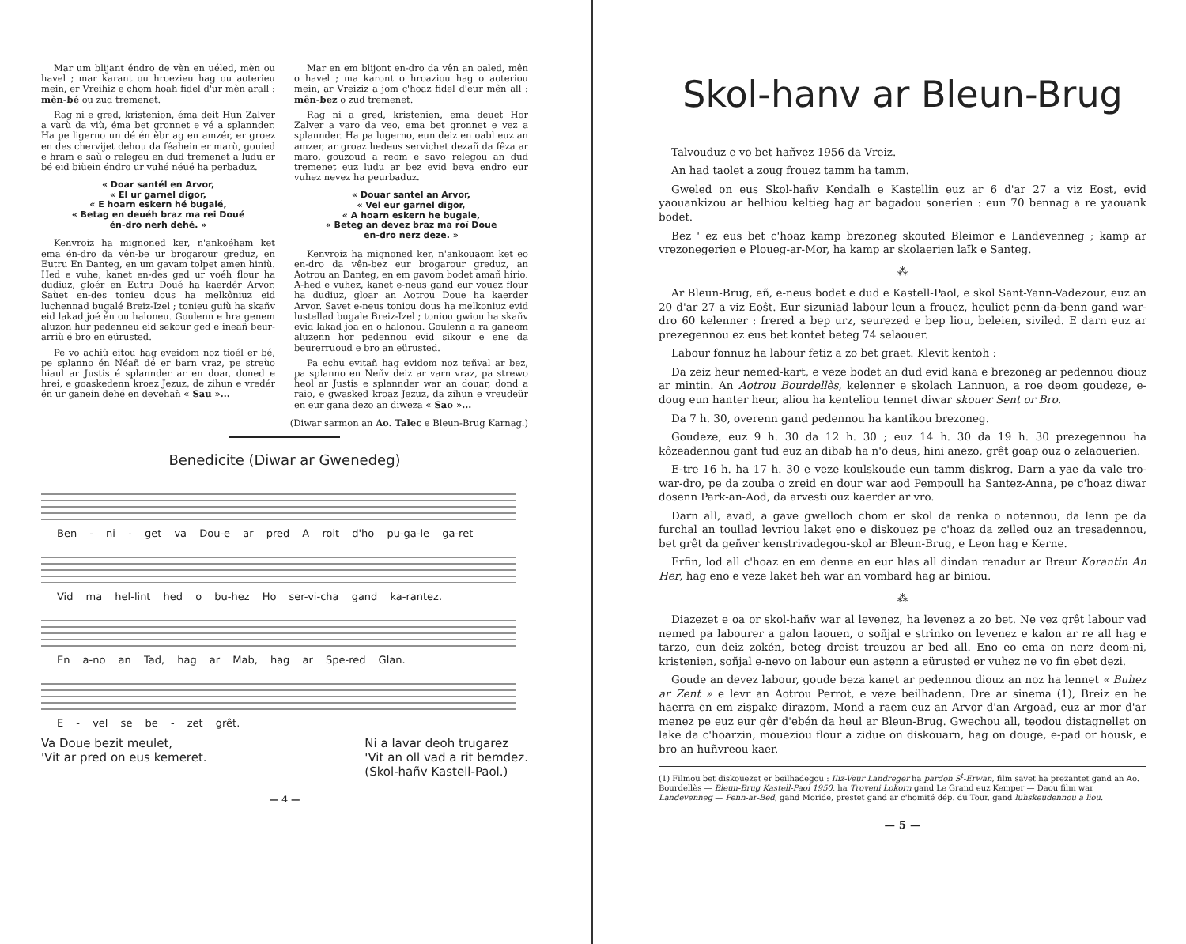Mar um blijant éndro de vèn en uéled, mèn ou havel ; mar karant ou hroezieu hag ou aoterieu mein, er Vreihiz e chom hoah fidel d'ur mèn arall : mèn-bé ou zud tremenet.
Rag ni e gred, kristenion, éma deit Hun Zalver a varù da viù, éma bet gronnet e vé a splannder. Ha pe ligerno un dé én èbr ag en amzér, er groez en des chervijet dehou da féahein er marù, gouied e hram e saù o relegeu en dud tremenet a ludu er bé eid biùein éndro ur vuhé néué ha perbaduz.
« Doar santél en Arvor,
« El ur garnel digor,
« E hoarn eskern hé bugalé,
« Betag en deuéh braz ma rei Doué
én-dro nerh dehé. »
Kenvroiz ha mignoned ker, n'ankoéham ket ema én-dro da vên-be ur brogarour greduz, en Eutru En Danteg, en um gavam tolpet amen hiniù. Hed e vuhe, kanet en-des ged ur voéh flour ha dudiuz, gloér en Eutru Doué ha kaerdér Arvor. Saùet en-des tonieu dous ha melkôniuz eid luchennad bugalé Breiz-Izel ; tonieu guiù ha skañv eid lakad joé én ou haloneu. Goulenn e hra genem aluzon hur pedenneu eid sekour ged e ineañ beur-arriù é bro en eürusted.
Pe vo achiù eitou hag eveidom noz tioél er bé, pe splanno én Néañ dé er barn vraz, pe streùo hiaul ar Justis é splannder ar en doar, doned e hrei, e goaskedenn kroez Jezuz, de zihun e vredér én ur ganein dehé en devehañ « Sau »...
Mar en em blijont en-dro da vên an oaled, mên o havel ; ma karont o hroaziou hag o aoteriou mein, ar Vreiziz a jom c'hoaz fidel d'eur mên all : mên-bez o zud tremenet.
Rag ni a gred, kristenien, ema deuet Hor Zalver a varo da veo, ema bet gronnet e vez a splannder. Ha pa lugerno, eun deiz en oabl euz an amzer, ar groaz hedeus servichet dezañ da fêza ar maro, gouzoud a reom e savo relegou an dud tremenet euz ludu ar bez evid beva endro eur vuhez nevez ha peurbaduz.
« Douar santel an Arvor,
« Vel eur garnel digor,
« A hoarn eskern he bugale,
« Beteg an devez braz ma roï Doue
en-dro nerz deze. »
Kenvroiz ha mignoned ker, n'ankouaom ket eo en-dro da vên-bez eur brogarour greduz, an Aotrou an Danteg, en em gavom bodet amañ hirio. A-hed e vuhez, kanet e-neus gand eur vouez flour ha dudiuz, gloar an Aotrou Doue ha kaerder Arvor. Savet e-neus toniou dous ha melkoniuz evid lustellad bugale Breiz-Izel ; toniou gwiou ha skañv evid lakad joa en o halonou. Goulenn a ra ganeom aluzenn hor pedennou evid sikour e ene da beurerruoud e bro an eürusted.
Pa echu evitañ hag evidom noz teñval ar bez, pa splanno en Neñv deiz ar varn vraz, pa strewo heol ar Justis e splannder war an douar, dond a raio, e gwasked kroaz Jezuz, da zihun e vreudeür en eur gana dezo an diweza « Sao »...
(Diwar sarmon an Ao. Talec e Bleun-Brug Karnag.)
Benedicite (Diwar ar Gwenedeg)
Ben - ni - get va Dou-e ar pred A roit d'ho pu-ga-le ga-ret
Vid ma hel-lint hed o bu-hez Ho ser-vi-cha gand ka-rantez.
En a-no an Tad, hag ar Mab, hag ar Spe-red Glan.
E - vel se be - zet grêt.
Va Doue bezit meulet,
'Vit ar pred on eus kemeret.
Ni a lavar deoh trugarez
'Vit an oll vad a rit bemdez.
(Skol-hañv Kastell-Paol.)
— 4 —
Skol-hanv ar Bleun-Brug
Talvouduz e vo bet hañvez 1956 da Vreiz.
An had taolet a zoug frouez tamm ha tamm.
Gweled on eus Skol-hañv Kendalh e Kastellin euz ar 6 d'ar 27 a viz Eost, evid yaouankizou ar helhiou keltieg hag ar bagadou sonerien : eun 70 bennag a re yaouank bodet.
Bez ' ez eus bet c'hoaz kamp brezoneg skouted Bleimor e Landevenneg ; kamp ar vrezonegerien e Ploueg-ar-Mor, ha kamp ar skolaerien laïk e Santeg.
⁂
Ar Bleun-Brug, eñ, e-neus bodet e dud e Kastell-Paol, e skol Sant-Yann-Vadezour, euz an 20 d'ar 27 a viz Eoŝt. Eur sizuniad labour leun a frouez, heuliet penn-da-benn gand war-dro 60 kelenner : frered a bep urz, seurezed e bep liou, beleien, siviled. E darn euz ar prezegennou ez eus bet kontet beteg 74 selaouer.
Labour fonnuz ha labour fetiz a zo bet graet. Klevit kentoh :
Da zeiz heur nemed-kart, e veze bodet an dud evid kana e brezoneg ar pedennou diouz ar mintin. An Aotrou Bourdellès, kelenner e skolach Lannuon, a roe deom goudeze, e-doug eun hanter heur, aliou ha kenteliou tennet diwar skouer Sent or Bro.
Da 7 h. 30, overenn gand pedennou ha kantikou brezoneg.
Goudeze, euz 9 h. 30 da 12 h. 30 ; euz 14 h. 30 da 19 h. 30 prezegennou ha kôzeadennou gant tud euz an dibab ha n'o deus, hini anezo, grêt goap ouz o zelaouerien.
E-tre 16 h. ha 17 h. 30 e veze koulskoude eun tamm diskrog. Darn a yae da vale tro-war-dro, pe da zouba o zreid en dour war aod Pempoull ha Santez-Anna, pe c'hoaz diwar dosenn Park-an-Aod, da arvesti ouz kaerder ar vro.
Darn all, avad, a gave gwelloch chom er skol da renka o notennou, da lenn pe da furchal an toullad levriou laket eno e diskouez pe c'hoaz da zelled ouz an tresadennou, bet grêt da geñver kenstrivadegou-skol ar Bleun-Brug, e Leon hag e Kerne.
Erfin, lod all c'hoaz en em denne en eur hlas all dindan renadur ar Breur Korantin An Her, hag eno e veze laket beh war an vombard hag ar biniou.
⁂
Diazezet e oa or skol-hañv war al levenez, ha levenez a zo bet. Ne vez grêt labour vad nemed pa labourer a galon laouen, o soñjal e strinko on levenez e kalon ar re all hag e tarzo, eun deiz zokén, beteg dreist treuzou ar bed all. Eno eo ema on nerz deom-ni, kristenien, soñjal e-nevo on labour eun astenn a eürusted er vuhez ne vo fin ebet dezi.
Goude an devez labour, goude beza kanet ar pedennou diouz an noz ha lennet « Buhez ar Zent » e levr an Aotrou Perrot, e veze beilhadenn. Dre ar sinema (1), Breiz en he haerra en em zispake dirazom. Mond a raem euz an Arvor d'an Argoad, euz ar mor d'ar menez pe euz eur gêr d'ebén da heul ar Bleun-Brug. Gwechou all, teodou distagnellet on lake da c'hoarzin, moueziou flour a zidue on diskouarn, hag on douge, e-pad or housk, e bro an huñvreou kaer.
(1) Filmou bet diskouezet er beilhadegou : Iliz-Veur Landreger ha pardon S<sup>t</sup>-Erwan, film savet ha prezantet gand an Ao. Bourdellès — Bleun-Brug Kastell-Paol 1950, ha Troveni Lokorn gand Le Grand euz Kemper — Daou film war Landevenneg — Penn-ar-Bed, gand Moride, prestet gand ar c'homité dép. du Tour, gand luhskeudennou a liou.
— 5 —